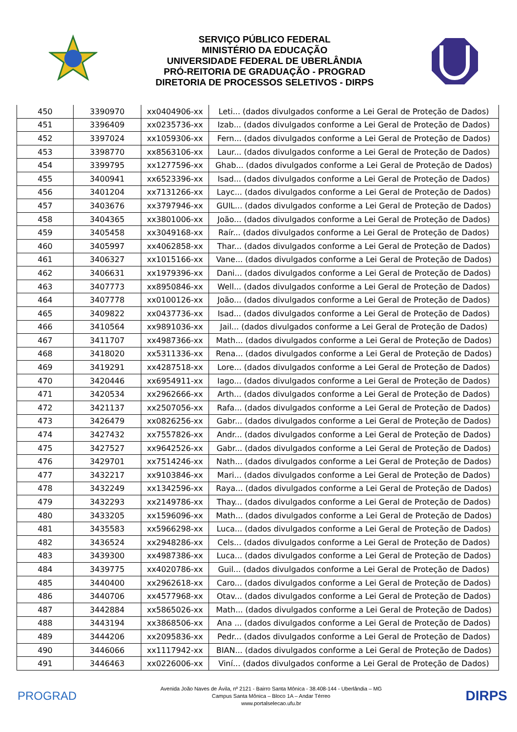SERVIÇO PÚBLICO FEDERAL
MINISTÉRIO DA EDUCAÇÃO
UNIVERSIDADE FEDERAL DE UBERLÂNDIA
PRÓ-REITORIA DE GRADUAÇÃO - PROGRAD
DIRETORIA DE PROCESSOS SELETIVOS - DIRPS
| 450 | 3390970 | xx0404906-xx | Leti... (dados divulgados conforme a Lei Geral de Proteção de Dados) |
| 451 | 3396409 | xx0235736-xx | Izab... (dados divulgados conforme a Lei Geral de Proteção de Dados) |
| 452 | 3397024 | xx1059306-xx | Fern... (dados divulgados conforme a Lei Geral de Proteção de Dados) |
| 453 | 3398770 | xx8563106-xx | Laur... (dados divulgados conforme a Lei Geral de Proteção de Dados) |
| 454 | 3399795 | xx1277596-xx | Ghab... (dados divulgados conforme a Lei Geral de Proteção de Dados) |
| 455 | 3400941 | xx6523396-xx | Isad... (dados divulgados conforme a Lei Geral de Proteção de Dados) |
| 456 | 3401204 | xx7131266-xx | Layc... (dados divulgados conforme a Lei Geral de Proteção de Dados) |
| 457 | 3403676 | xx3797946-xx | GUIL... (dados divulgados conforme a Lei Geral de Proteção de Dados) |
| 458 | 3404365 | xx3801006-xx | João... (dados divulgados conforme a Lei Geral de Proteção de Dados) |
| 459 | 3405458 | xx3049168-xx | Raír... (dados divulgados conforme a Lei Geral de Proteção de Dados) |
| 460 | 3405997 | xx4062858-xx | Thar... (dados divulgados conforme a Lei Geral de Proteção de Dados) |
| 461 | 3406327 | xx1015166-xx | Vane... (dados divulgados conforme a Lei Geral de Proteção de Dados) |
| 462 | 3406631 | xx1979396-xx | Dani... (dados divulgados conforme a Lei Geral de Proteção de Dados) |
| 463 | 3407773 | xx8950846-xx | Well... (dados divulgados conforme a Lei Geral de Proteção de Dados) |
| 464 | 3407778 | xx0100126-xx | João... (dados divulgados conforme a Lei Geral de Proteção de Dados) |
| 465 | 3409822 | xx0437736-xx | Isad... (dados divulgados conforme a Lei Geral de Proteção de Dados) |
| 466 | 3410564 | xx9891036-xx | Jail... (dados divulgados conforme a Lei Geral de Proteção de Dados) |
| 467 | 3411707 | xx4987366-xx | Math... (dados divulgados conforme a Lei Geral de Proteção de Dados) |
| 468 | 3418020 | xx5311336-xx | Rena... (dados divulgados conforme a Lei Geral de Proteção de Dados) |
| 469 | 3419291 | xx4287518-xx | Lore... (dados divulgados conforme a Lei Geral de Proteção de Dados) |
| 470 | 3420446 | xx6954911-xx | Iago... (dados divulgados conforme a Lei Geral de Proteção de Dados) |
| 471 | 3420534 | xx2962666-xx | Arth... (dados divulgados conforme a Lei Geral de Proteção de Dados) |
| 472 | 3421137 | xx2507056-xx | Rafa... (dados divulgados conforme a Lei Geral de Proteção de Dados) |
| 473 | 3426479 | xx0826256-xx | Gabr... (dados divulgados conforme a Lei Geral de Proteção de Dados) |
| 474 | 3427432 | xx7557826-xx | Andr... (dados divulgados conforme a Lei Geral de Proteção de Dados) |
| 475 | 3427527 | xx9642526-xx | Gabr... (dados divulgados conforme a Lei Geral de Proteção de Dados) |
| 476 | 3429701 | xx7514246-xx | Nath... (dados divulgados conforme a Lei Geral de Proteção de Dados) |
| 477 | 3432217 | xx9103846-xx | Mari... (dados divulgados conforme a Lei Geral de Proteção de Dados) |
| 478 | 3432249 | xx1342596-xx | Raya... (dados divulgados conforme a Lei Geral de Proteção de Dados) |
| 479 | 3432293 | xx2149786-xx | Thay... (dados divulgados conforme a Lei Geral de Proteção de Dados) |
| 480 | 3433205 | xx1596096-xx | Math... (dados divulgados conforme a Lei Geral de Proteção de Dados) |
| 481 | 3435583 | xx5966298-xx | Luca... (dados divulgados conforme a Lei Geral de Proteção de Dados) |
| 482 | 3436524 | xx2948286-xx | Cels... (dados divulgados conforme a Lei Geral de Proteção de Dados) |
| 483 | 3439300 | xx4987386-xx | Luca... (dados divulgados conforme a Lei Geral de Proteção de Dados) |
| 484 | 3439775 | xx4020786-xx | Guil... (dados divulgados conforme a Lei Geral de Proteção de Dados) |
| 485 | 3440400 | xx2962618-xx | Caro... (dados divulgados conforme a Lei Geral de Proteção de Dados) |
| 486 | 3440706 | xx4577968-xx | Otav... (dados divulgados conforme a Lei Geral de Proteção de Dados) |
| 487 | 3442884 | xx5865026-xx | Math... (dados divulgados conforme a Lei Geral de Proteção de Dados) |
| 488 | 3443194 | xx3868506-xx | Ana ... (dados divulgados conforme a Lei Geral de Proteção de Dados) |
| 489 | 3444206 | xx2095836-xx | Pedr... (dados divulgados conforme a Lei Geral de Proteção de Dados) |
| 490 | 3446066 | xx1117942-xx | BIAN... (dados divulgados conforme a Lei Geral de Proteção de Dados) |
| 491 | 3446463 | xx0226006-xx | Viní... (dados divulgados conforme a Lei Geral de Proteção de Dados) |
PROGRAD
Avenida João Naves de Ávila, nº 2121 - Bairro Santa Mônica - 38.408-144 - Uberlândia – MG
Campus Santa Mônica – Bloco 1A – Andar Térreo
www.portalselecao.ufu.br
DIRPS